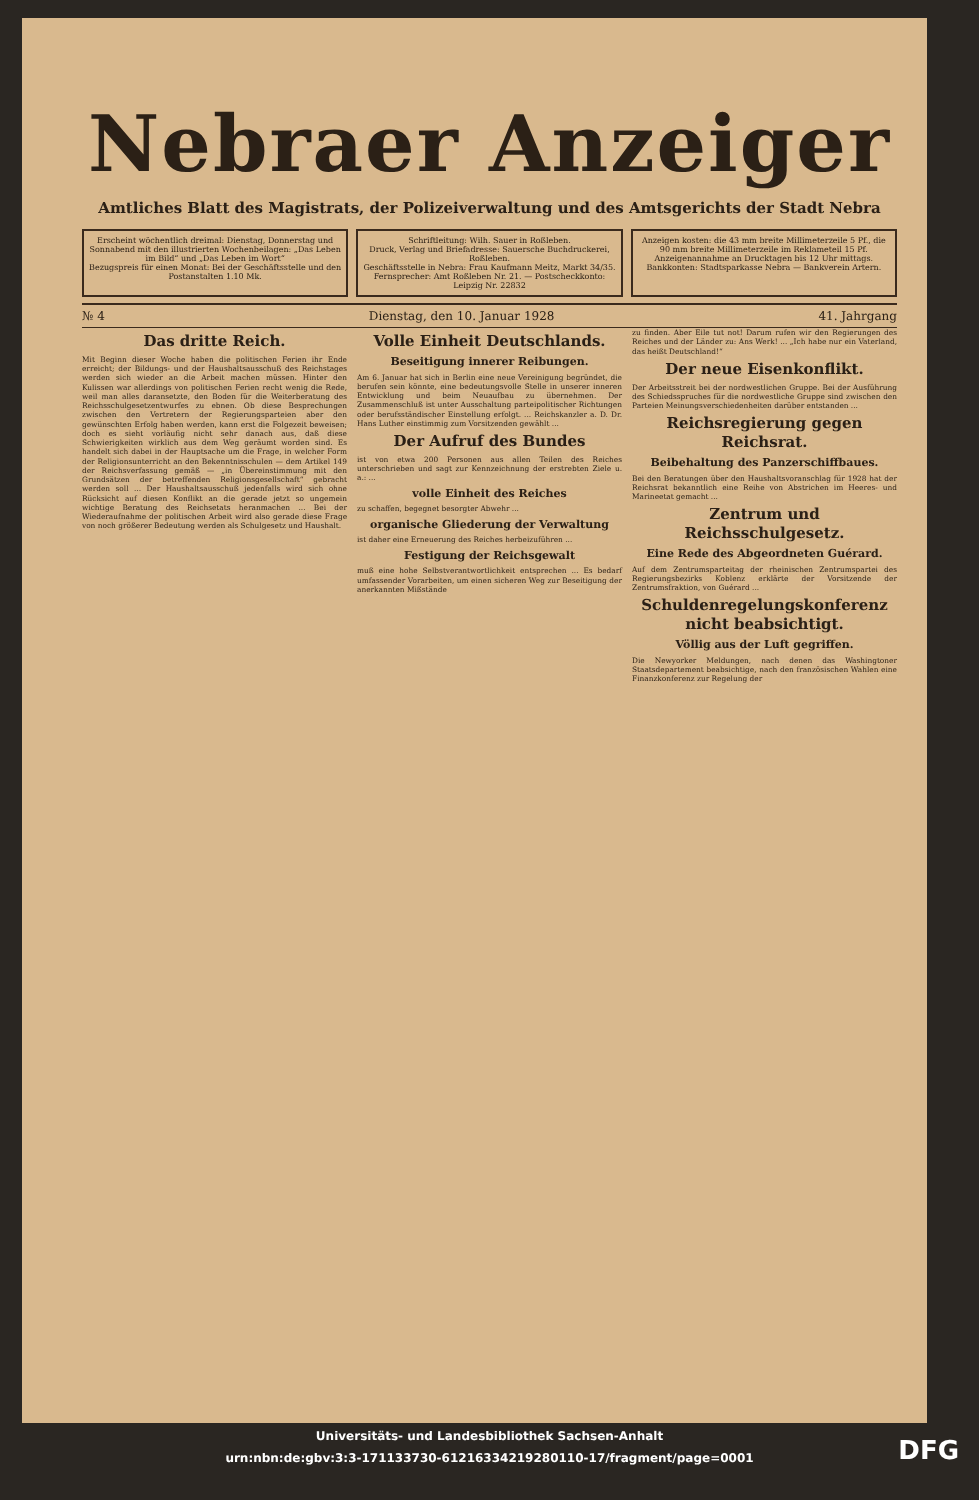Nebraer Anzeiger
Amtliches Blatt des Magistrats, der Polizeiverwaltung und des Amtsgerichts der Stadt Nebra
Erscheint wöchentlich dreimal: Dienstag, Donnerstag und Sonnabend mit den illustrierten Wochenbeilagen: „Das Leben im Bild“ und „Das Leben im Wort“
Bezugspreis für einen Monat: Bei der Geschäftsstelle und den Postanstalten 1.10 Mk.
Schriftleitung: Wilh. Sauer in Roßleben.
Druck, Verlag und Briefadresse: Sauersche Buchdruckerei, Roßleben.
Geschäftsstelle in Nebra: Frau Kaufmann Meitz, Markt 34/35.
Fernsprecher: Amt Roßleben Nr. 21. — Postscheckkonto: Leipzig Nr. 22832
Anzeigen kosten: die 43 mm breite Millimeterzeile 5 Pf., die 90 mm breite Millimeterzeile im Reklameteil 15 Pf. Anzeigenannahme an Drucktagen bis 12 Uhr mittags.
Bankkonten: Stadtsparkasse Nebra — Bankverein Artern.
№ 4 Dienstag, den 10. Januar 1928 41. Jahrgang
Das dritte Reich.
Mit Beginn dieser Woche haben die politischen Ferien ihr Ende erreicht; der Bildungs- und der Haushaltsausschuß des Reichstages werden sich wieder an die Arbeit machen müssen. Hinter den Kulissen war allerdings von politischen Ferien recht wenig die Rede, weil man alles daransetzte, den Boden für die Weiterberatung des Reichsschulgesetzentwurfes zu ebnen. Ob diese Besprechungen zwischen den Vertretern der Regierungsparteien aber den gewünschten Erfolg haben werden, kann erst die Folgezeit beweisen; doch es sieht vorläufig nicht sehr danach aus, daß diese Schwierigkeiten wirklich aus dem Weg geräumt worden sind. Es handelt sich dabei in der Hauptsache um die Frage, in welcher Form der Religionsunterricht an den Bekenntnisschulen — dem Artikel 149 der Reichsverfassung gemäß — „in Übereinstimmung mit den Grundsätzen der betreffenden Religionsgesellschaft“ gebracht werden soll ... Der Haushaltsausschuß jedenfalls wird sich ohne Rücksicht auf diesen Konflikt an die gerade jetzt so ungemein wichtige Beratung des Reichsetats heranmachen ... Bei der Wiederaufnahme der politischen Arbeit wird also gerade diese Frage von noch größerer Bedeutung werden als Schulgesetz und Haushalt.
Volle Einheit Deutschlands.
Beseitigung innerer Reibungen.
Am 6. Januar hat sich in Berlin eine neue Vereinigung begründet, die berufen sein könnte, eine bedeutungsvolle Stelle in unserer inneren Entwicklung und beim Neuaufbau zu übernehmen. Der Zusammenschluß ist unter Ausschaltung parteipolitischer Richtungen oder berufsständischer Einstellung erfolgt. ... Reichskanzler a. D. Dr. Hans Luther einstimmig zum Vorsitzenden gewählt ...
Der Aufruf des Bundes
ist von etwa 200 Personen aus allen Teilen des Reiches unterschrieben und sagt zur Kennzeichnung der erstrebten Ziele u. a.: ...
volle Einheit des Reiches
zu schaffen, begegnet besorgter Abwehr ...
organische Gliederung der Verwaltung
ist daher eine Erneuerung des Reiches herbeizuführen ...
Festigung der Reichsgewalt
muß eine hohe Selbstverantwortlichkeit entsprechen ... Es bedarf umfassender Vorarbeiten, um einen sicheren Weg zur Beseitigung der anerkannten Mißstände
zu finden. Aber Eile tut not! Darum rufen wir den Regierungen des Reiches und der Länder zu: Ans Werk! ... „Ich habe nur ein Vaterland, das heißt Deutschland!“
Der neue Eisenkonflikt.
Der Arbeitsstreit bei der nordwestlichen Gruppe. Bei der Ausführung des Schiedsspruches für die nordwestliche Gruppe sind zwischen den Parteien Meinungsverschiedenheiten darüber entstanden ...
Reichsregierung gegen Reichsrat.
Beibehaltung des Panzerschiffbaues.
Bei den Beratungen über den Haushaltsvoranschlag für 1928 hat der Reichsrat bekanntlich eine Reihe von Abstrichen im Heeres- und Marineetat gemacht ...
Zentrum und Reichsschulgesetz.
Eine Rede des Abgeordneten Guérard.
Auf dem Zentrumsparteitag der rheinischen Zentrumspartei des Regierungsbezirks Koblenz erklärte der Vorsitzende der Zentrumsfraktion, von Guérard ...
Schuldenregelungskonferenz nicht beabsichtigt.
Völlig aus der Luft gegriffen.
Die Newyorker Meldungen, nach denen das Washingtoner Staatsdepartement beabsichtige, nach den französischen Wahlen eine Finanzkonferenz zur Regelung der
Universitäts- und Landesbibliothek Sachsen-Anhalt
urn:nbn:de:gbv:3:3-171133730-612163342192801​10-17/fragment/page=0001
DFG